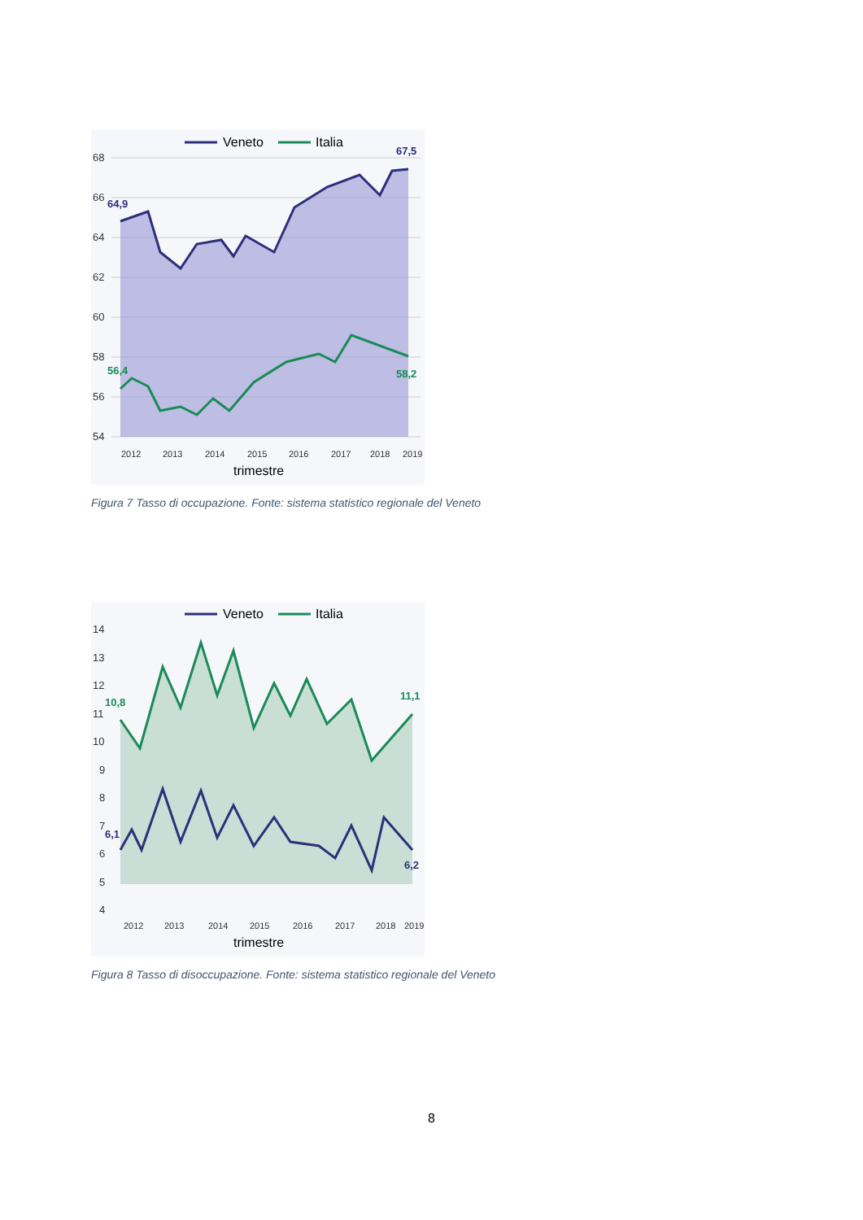Veneto
Italia
68
66
64
62
60
58
56
54
64,9
67,5
56,4
58,2
2012
2013
2014
2015
2016
2017
2018
2019
trimestre
Figura 7 Tasso di occupazione. Fonte: sistema statistico regionale del Veneto
Veneto
Italia
14
13
12
11
10
9
8
7
6
5
4
10,8
11,1
6,1
6,2
2012
2013
2014
2015
2016
2017
2018
2019
trimestre
Figura 8 Tasso di disoccupazione. Fonte: sistema statistico regionale del Veneto
8